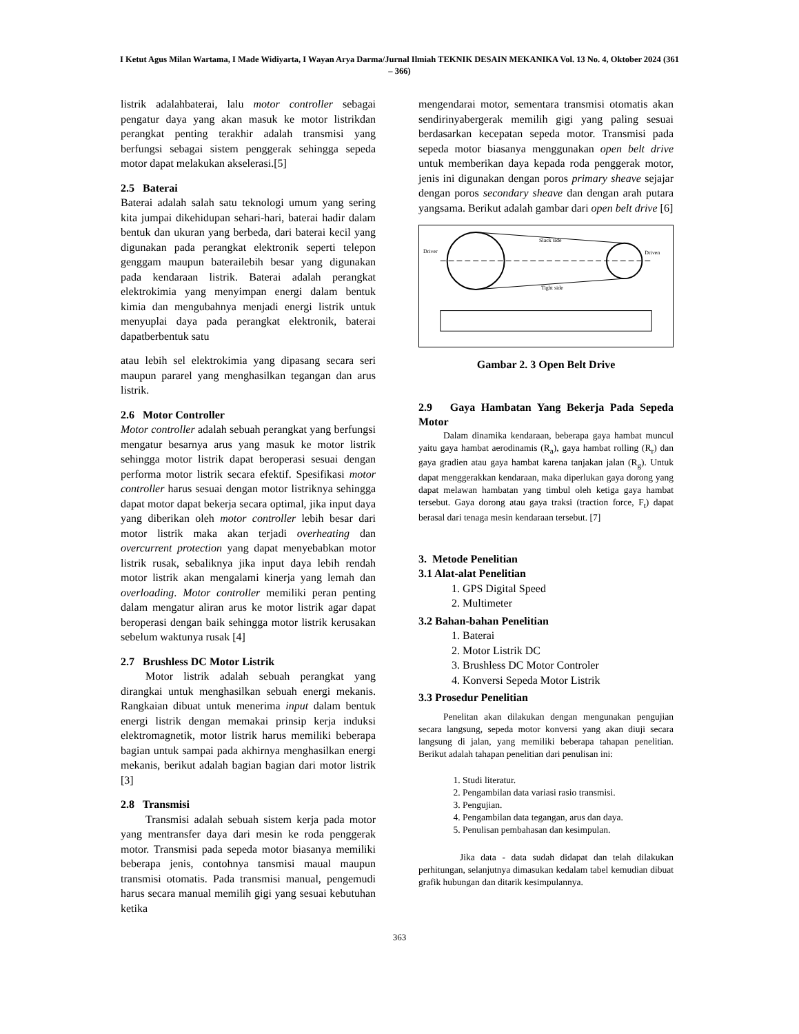I Ketut Agus Milan Wartama, I Made Widiyarta, I Wayan Arya Darma/Jurnal Ilmiah TEKNIK DESAIN MEKANIKA Vol. 13 No. 4, Oktober 2024 (361 – 366)
listrik adalahbaterai, lalu motor controller sebagai pengatur daya yang akan masuk ke motor listrikdan perangkat penting terakhir adalah transmisi yang berfungsi sebagai sistem penggerak sehingga sepeda motor dapat melakukan akselerasi.[5]
2.5 Baterai
Baterai adalah salah satu teknologi umum yang sering kita jumpai dikehidupan sehari-hari, baterai hadir dalam bentuk dan ukuran yang berbeda, dari baterai kecil yang digunakan pada perangkat elektronik seperti telepon genggam maupun baterailebih besar yang digunakan pada kendaraan listrik. Baterai adalah perangkat elektrokimia yang menyimpan energi dalam bentuk kimia dan mengubahnya menjadi energi listrik untuk menyuplai daya pada perangkat elektronik, baterai dapatberbentuk satu
atau lebih sel elektrokimia yang dipasang secara seri maupun pararel yang menghasilkan tegangan dan arus listrik.
2.6 Motor Controller
Motor controller adalah sebuah perangkat yang berfungsi mengatur besarnya arus yang masuk ke motor listrik sehingga motor listrik dapat beroperasi sesuai dengan performa motor listrik secara efektif. Spesifikasi motor controller harus sesuai dengan motor listriknya sehingga dapat motor dapat bekerja secara optimal, jika input daya yang diberikan oleh motor controller lebih besar dari motor listrik maka akan terjadi overheating dan overcurrent protection yang dapat menyebabkan motor listrik rusak, sebaliknya jika input daya lebih rendah motor listrik akan mengalami kinerja yang lemah dan overloading. Motor controller memiliki peran penting dalam mengatur aliran arus ke motor listrik agar dapat beroperasi dengan baik sehingga motor listrik kerusakan sebelum waktunya rusak [4]
2.7 Brushless DC Motor Listrik
Motor listrik adalah sebuah perangkat yang dirangkai untuk menghasilkan sebuah energi mekanis. Rangkaian dibuat untuk menerima input dalam bentuk energi listrik dengan memakai prinsip kerja induksi elektromagnetik, motor listrik harus memiliki beberapa bagian untuk sampai pada akhirnya menghasilkan energi mekanis, berikut adalah bagian bagian dari motor listrik [3]
2.8 Transmisi
Transmisi adalah sebuah sistem kerja pada motor yang mentransfer daya dari mesin ke roda penggerak motor. Transmisi pada sepeda motor biasanya memiliki beberapa jenis, contohnya tansmisi maual maupun transmisi otomatis. Pada transmisi manual, pengemudi harus secara manual memilih gigi yang sesuai kebutuhan ketika
mengendarai motor, sementara transmisi otomatis akan sendirinyabergerak memilih gigi yang paling sesuai berdasarkan kecepatan sepeda motor. Transmisi pada sepeda motor biasanya menggunakan open belt drive untuk memberikan daya kepada roda penggerak motor, jenis ini digunakan dengan poros primary sheave sejajar dengan poros secondary sheave dan dengan arah putara yangsama. Berikut adalah gambar dari open belt drive [6]
Driver
Driven
Slack side
Tight side
Gambar 2. 3 Open Belt Drive
2.9 Gaya Hambatan Yang Bekerja Pada Sepeda Motor
Dalam dinamika kendaraan, beberapa gaya hambat muncul yaitu gaya hambat aerodinamis (R<sub>a</sub>), gaya hambat rolling (R<sub>r</sub>) dan gaya gradien atau gaya hambat karena tanjakan jalan (R<sub>g</sub>). Untuk dapat menggerakkan kendaraan, maka diperlukan gaya dorong yang dapat melawan hambatan yang timbul oleh ketiga gaya hambat tersebut. Gaya dorong atau gaya traksi (traction force, F<sub>t</sub>) dapat berasal dari tenaga mesin kendaraan tersebut. [7]
3. Metode Penelitian
3.1 Alat-alat Penelitian
1. GPS Digital Speed
2. Multimeter
3.2 Bahan-bahan Penelitian
1. Baterai
2. Motor Listrik DC
3. Brushless DC Motor Controler
4. Konversi Sepeda Motor Listrik
3.3 Prosedur Penelitian
Penelitan akan dilakukan dengan mengunakan pengujian secara langsung, sepeda motor konversi yang akan diuji secara langsung di jalan, yang memiliki beberapa tahapan penelitian. Berikut adalah tahapan penelitian dari penulisan ini:
1. Studi literatur.
2. Pengambilan data variasi rasio transmisi.
3. Pengujian.
4. Pengambilan data tegangan, arus dan daya.
5. Penulisan pembahasan dan kesimpulan.
Jika data - data sudah didapat dan telah dilakukan perhitungan, selanjutnya dimasukan kedalam tabel kemudian dibuat grafik hubungan dan ditarik kesimpulannya.
363